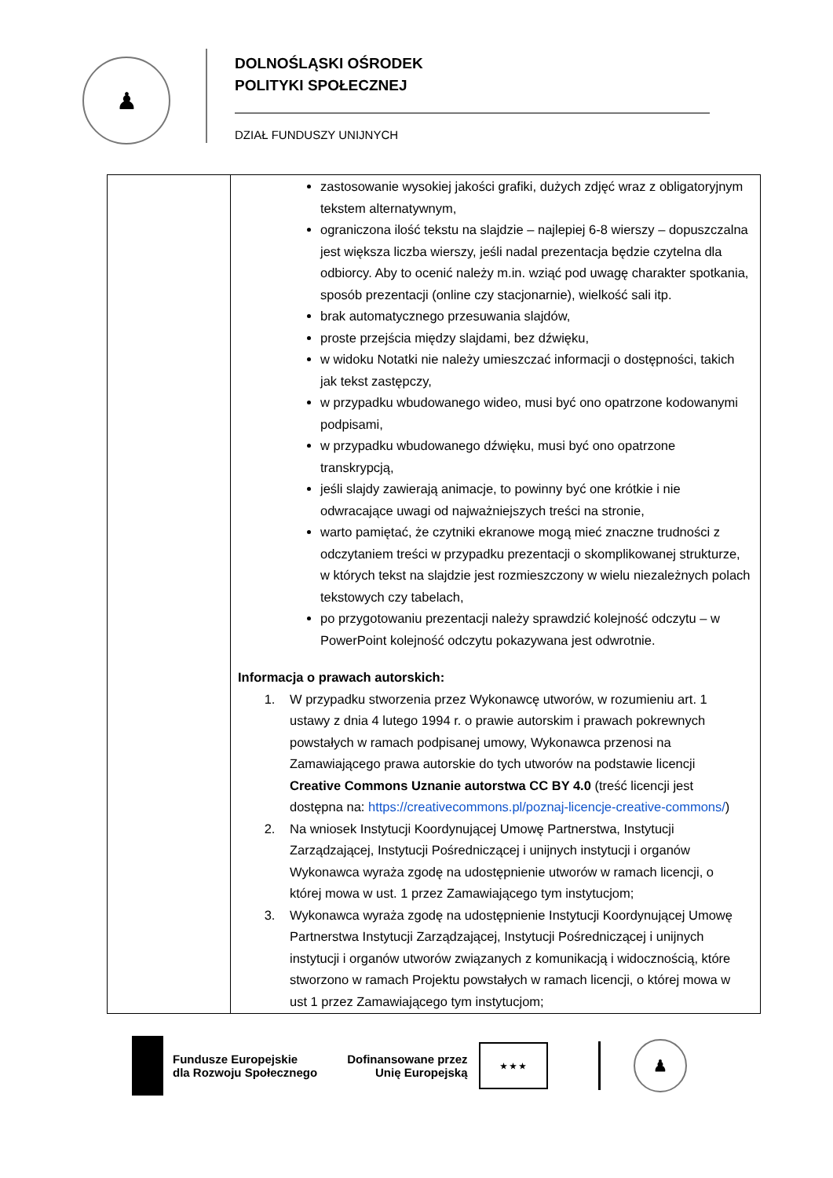♟
DOLNOŚLĄSKI OŚRODEK
POLITYKI SPOŁECZNEJ
DZIAŁ FUNDUSZY UNIJNYCH
| | zastosowanie wysokiej jakości grafiki, dużych zdjęć wraz z obligatoryjnym tekstem alternatywnym, ograniczona ilość tekstu na slajdzie – najlepiej 6-8 wierszy – dopuszczalna jest większa liczba wierszy, jeśli nadal prezentacja będzie czytelna dla odbiorcy. Aby to ocenić należy m.in. wziąć pod uwagę charakter spotkania, sposób prezentacji (online czy stacjonarnie), wielkość sali itp. brak automatycznego przesuwania slajdów, proste przejścia między slajdami, bez dźwięku, w widoku Notatki nie należy umieszczać informacji o dostępności, takich jak tekst zastępczy, w przypadku wbudowanego wideo, musi być ono opatrzone kodowanymi podpisami, w przypadku wbudowanego dźwięku, musi być ono opatrzone transkrypcją, jeśli slajdy zawierają animacje, to powinny być one krótkie i nie odwracające uwagi od najważniejszych treści na stronie, warto pamiętać, że czytniki ekranowe mogą mieć znaczne trudności z odczytaniem treści w przypadku prezentacji o skomplikowanej strukturze, w których tekst na slajdzie jest rozmieszczony w wielu niezależnych polach tekstowych czy tabelach, po przygotowaniu prezentacji należy sprawdzić kolejność odczytu – w PowerPoint kolejność odczytu pokazywana jest odwrotnie. Informacja o prawach autorskich: 1. W przypadku stworzenia przez Wykonawcę utworów, w rozumieniu art. 1 ustawy z dnia 4 lutego 1994 r. o prawie autorskim i prawach pokrewnych powstałych w ramach podpisanej umowy, Wykonawca przenosi na Zamawiającego prawa autorskie do tych utworów na podstawie licencji Creative Commons Uznanie autorstwa CC BY 4.0 (treść licencji jest dostępna na: https://creativecommons.pl/poznaj-licencje-creative-commons/ ) 2. Na wniosek Instytucji Koordynującej Umowę Partnerstwa, Instytucji Zarządzającej, Instytucji Pośredniczącej i unijnych instytucji i organów Wykonawca wyraża zgodę na udostępnienie utworów w ramach licencji, o której mowa w ust. 1 przez Zamawiającego tym instytucjom; 3. Wykonawca wyraża zgodę na udostępnienie Instytucji Koordynującej Umowę Partnerstwa Instytucji Zarządzającej, Instytucji Pośredniczącej i unijnych instytucji i organów utworów związanych z komunikacją i widocznością, które stworzono w ramach Projektu powstałych w ramach licencji, o której mowa w ust 1 przez Zamawiającego tym instytucjom; |
Fundusze Europejskie
dla Rozwoju Społecznego
Dofinansowane przez
Unię Europejską
★ ★ ★
♟